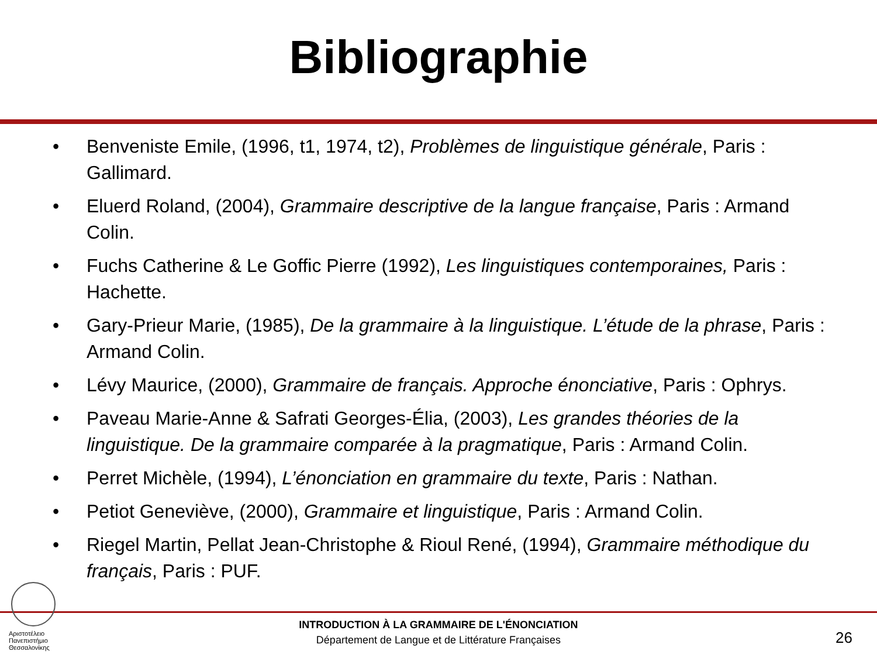Bibliographie
• Benveniste Emile, (1996, t1, 1974, t2), Problèmes de linguistique générale, Paris : Gallimard.
• Eluerd Roland, (2004), Grammaire descriptive de la langue française, Paris : Armand Colin.
• Fuchs Catherine & Le Goffic Pierre (1992), Les linguistiques contemporaines, Paris : Hachette.
• Gary-Prieur Marie, (1985), De la grammaire à la linguistique. L’étude de la phrase, Paris : Armand Colin.
• Lévy Maurice, (2000), Grammaire de français. Approche énonciative, Paris : Ophrys.
• Paveau Marie-Anne & Safrati Georges-Élia, (2003), Les grandes théories de la linguistique. De la grammaire comparée à la pragmatique, Paris : Armand Colin.
• Perret Michèle, (1994), L’énonciation en grammaire du texte, Paris : Nathan.
• Petiot Geneviève, (2000), Grammaire et linguistique, Paris : Armand Colin.
• Riegel Martin, Pellat Jean-Christophe & Rioul René, (1994), Grammaire méthodique du français, Paris : PUF.
Αριστοτέλειο Πανεπιστήμιο Θεσσαλονίκης
INTRODUCTION À LA GRAMMAIRE DE L'ÉNONCIATION
Département de Langue et de Littérature Françaises
26